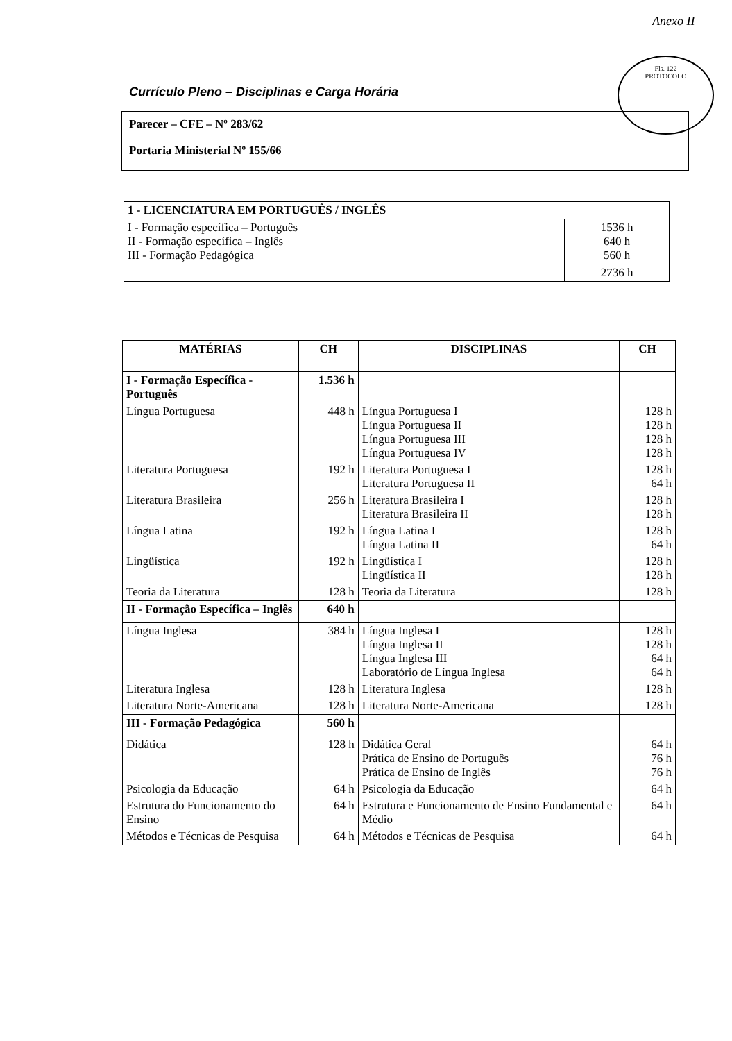Anexo II
Fls. 122
PROTOCOLO
Currículo Pleno – Disciplinas e Carga Horária
Parecer – CFE – Nº 283/62
Portaria Ministerial Nº 155/66
| 1 - LICENCIATURA EM PORTUGUÊS / INGLÊS | |
| I - Formação específica – Português II - Formação específica – Inglês III - Formação Pedagógica | 1536 h 640 h 560 h |
| | 2736 h |
| MATÉRIAS | CH | DISCIPLINAS | CH |
| --- | --- | --- | --- |
| I - Formação Específica - Português | 1.536 h | | |
| Língua Portuguesa | 448 h | Língua Portuguesa I Língua Portuguesa II Língua Portuguesa III Língua Portuguesa IV | 128 h 128 h 128 h 128 h |
| Literatura Portuguesa | 192 h | Literatura Portuguesa I Literatura Portuguesa II | 128 h 64 h |
| Literatura Brasileira | 256 h | Literatura Brasileira I Literatura Brasileira II | 128 h 128 h |
| Língua Latina | 192 h | Língua Latina I Língua Latina II | 128 h 64 h |
| Lingüística | 192 h | Lingüística I Lingüística II | 128 h 128 h |
| Teoria da Literatura | 128 h | Teoria da Literatura | 128 h |
| II - Formação Específica – Inglês | 640 h | | |
| Língua Inglesa | 384 h | Língua Inglesa I Língua Inglesa II Língua Inglesa III Laboratório de Língua Inglesa | 128 h 128 h 64 h 64 h |
| Literatura Inglesa | 128 h | Literatura Inglesa | 128 h |
| Literatura Norte-Americana | 128 h | Literatura Norte-Americana | 128 h |
| III - Formação Pedagógica | 560 h | | |
| Didática | 128 h | Didática Geral Prática de Ensino de Português Prática de Ensino de Inglês | 64 h 76 h 76 h |
| Psicologia da Educação | 64 h | Psicologia da Educação | 64 h |
| Estrutura do Funcionamento do Ensino | 64 h | Estrutura e Funcionamento de Ensino Fundamental e Médio | 64 h |
| Métodos e Técnicas de Pesquisa | 64 h | Métodos e Técnicas de Pesquisa | 64 h |